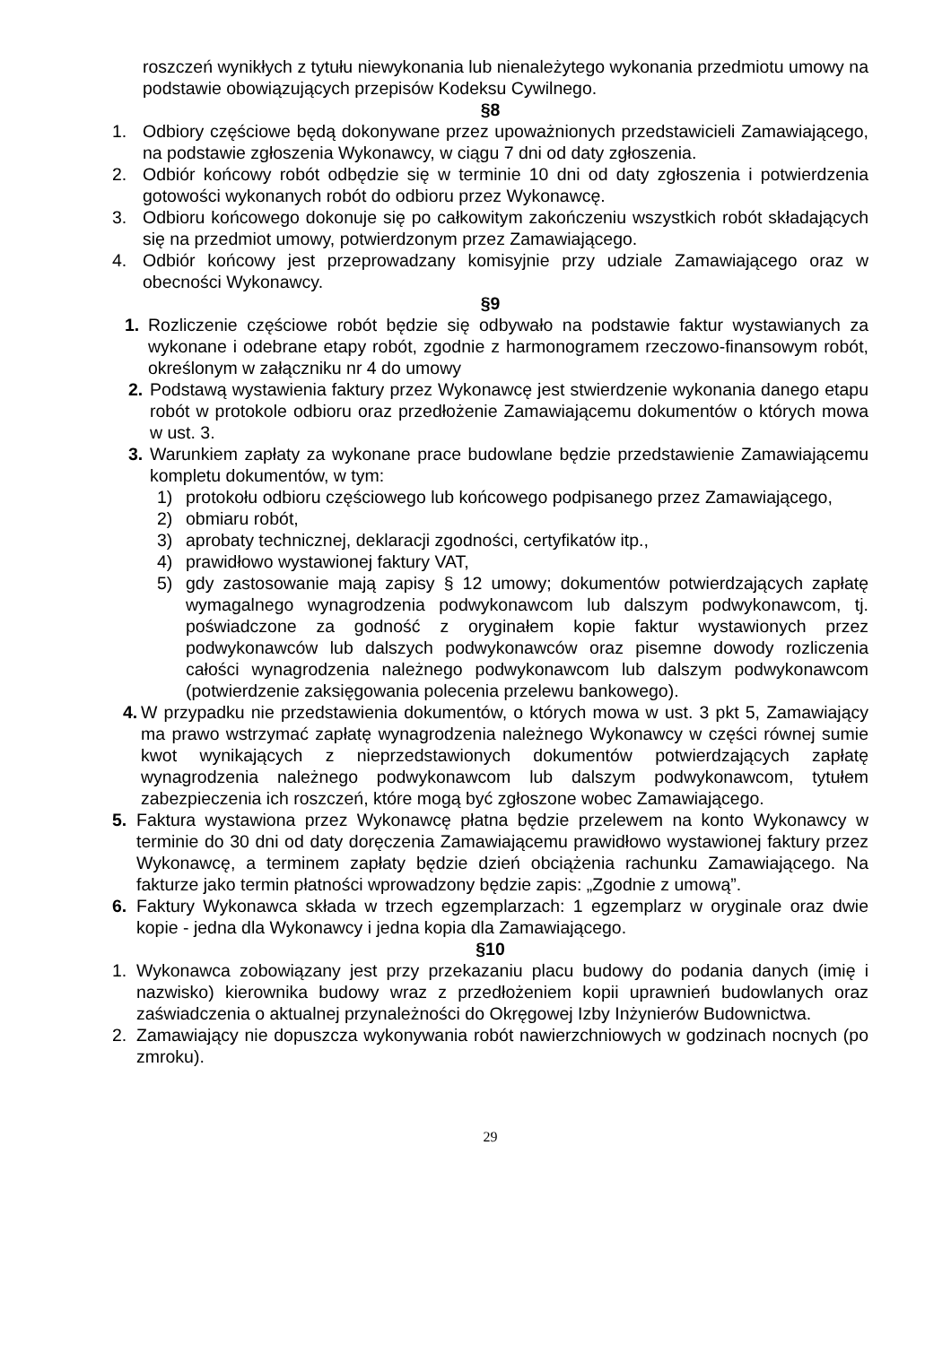roszczeń wynikłych z tytułu niewykonania lub nienależytego wykonania przedmiotu umowy na podstawie obowiązujących przepisów Kodeksu Cywilnego.
§8
1. Odbiory częściowe będą dokonywane przez upoważnionych przedstawicieli Zamawiającego, na podstawie zgłoszenia Wykonawcy, w ciągu 7 dni od daty zgłoszenia.
2. Odbiór końcowy robót odbędzie się w terminie 10 dni od daty zgłoszenia i potwierdzenia gotowości wykonanych robót do odbioru przez Wykonawcę.
3. Odbioru końcowego dokonuje się po całkowitym zakończeniu wszystkich robót składających się na przedmiot umowy, potwierdzonym przez Zamawiającego.
4. Odbiór końcowy jest przeprowadzany komisyjnie przy udziale Zamawiającego oraz w obecności Wykonawcy.
§9
1. Rozliczenie częściowe robót będzie się odbywało na podstawie faktur wystawianych za wykonane i odebrane etapy robót, zgodnie z harmonogramem rzeczowo-finansowym robót, określonym w załączniku nr 4 do umowy
2. Podstawą wystawienia faktury przez Wykonawcę jest stwierdzenie wykonania danego etapu robót w protokole odbioru oraz przedłożenie Zamawiającemu dokumentów o których mowa w ust. 3.
3. Warunkiem zapłaty za wykonane prace budowlane będzie przedstawienie Zamawiającemu kompletu dokumentów, w tym:
1) protokołu odbioru częściowego lub końcowego podpisanego przez Zamawiającego,
2) obmiaru robót,
3) aprobaty technicznej, deklaracji zgodności, certyfikatów itp.,
4) prawidłowo wystawionej faktury VAT,
5) gdy zastosowanie mają zapisy § 12 umowy; dokumentów potwierdzających zapłatę wymagalnego wynagrodzenia podwykonawcom lub dalszym podwykonawcom, tj. poświadczone za godność z oryginałem kopie faktur wystawionych przez podwykonawców lub dalszych podwykonawców oraz pisemne dowody rozliczenia całości wynagrodzenia należnego podwykonawcom lub dalszym podwykonawcom (potwierdzenie zaksięgowania polecenia przelewu bankowego).
4. W przypadku nie przedstawienia dokumentów, o których mowa w ust. 3 pkt 5, Zamawiający ma prawo wstrzymać zapłatę wynagrodzenia należnego Wykonawcy w części równej sumie kwot wynikających z nieprzedstawionych dokumentów potwierdzających zapłatę wynagrodzenia należnego podwykonawcom lub dalszym podwykonawcom, tytułem zabezpieczenia ich roszczeń, które mogą być zgłoszone wobec Zamawiającego.
5. Faktura wystawiona przez Wykonawcę płatna będzie przelewem na konto Wykonawcy w terminie do 30 dni od daty doręczenia Zamawiającemu prawidłowo wystawionej faktury przez Wykonawcę, a terminem zapłaty będzie dzień obciążenia rachunku Zamawiającego. Na fakturze jako termin płatności wprowadzony będzie zapis: „Zgodnie z umową”.
6. Faktury Wykonawca składa w trzech egzemplarzach: 1 egzemplarz w oryginale oraz dwie kopie - jedna dla Wykonawcy i jedna kopia dla Zamawiającego.
§10
1. Wykonawca zobowiązany jest przy przekazaniu placu budowy do podania danych (imię i nazwisko) kierownika budowy wraz z przedłożeniem kopii uprawnień budowlanych oraz zaświadczenia o aktualnej przynależności do Okręgowej Izby Inżynierów Budownictwa.
2. Zamawiający nie dopuszcza wykonywania robót nawierzchniowych w godzinach nocnych (po zmroku).
29